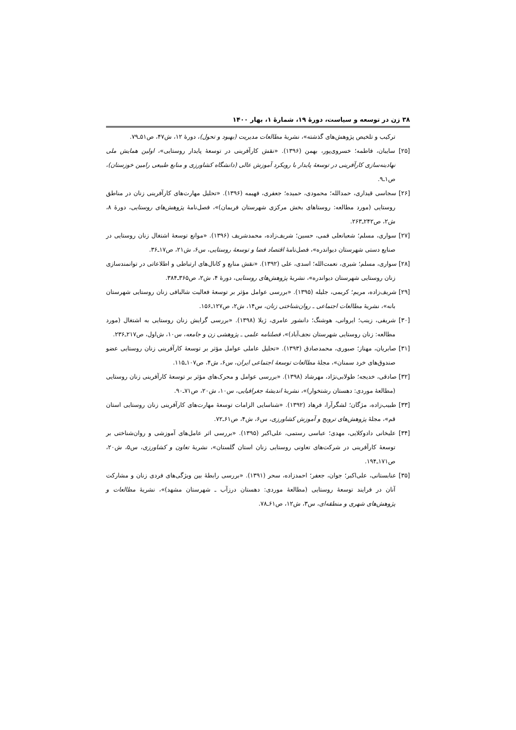۳۸ زن در توسعه و سیاست، دورهٔ ۱۹، شمارهٔ ۱، بهار ۱۴۰۰
ترکیب و تلخیص پژوهش‌های گذشته»، نشریهٔ مطالعات مدیریت (بهبود و تحول)، دورهٔ ۱۲، ش۴۷، ص۵۱ـ۷۹.
[۲۵] سایبان، فاطمه؛ خسروی‌پور، بهمن (۱۳۹۶). «نقش کارآفرینی در توسعهٔ پایدار روستایی»، اولین همایش ملی نهادینه‌سازی کارآفرینی در توسعهٔ پایدار با رویکرد آموزش عالی (دانشگاه کشاورزی و منابع طبیعی رامین خوزستان)، ص۱ـ۹.
[۲۶] سجاسی قیداری، حمدالله؛ محمودی، حمیده؛ جعفری، فهیمه (۱۳۹۶). «تحلیل مهارت‌های کارآفرینی زنان در مناطق روستایی (مورد مطالعه: روستاهای بخش مرکزی شهرستان فریمان)»، فصل‌نامهٔ پژوهش‌های روستایی، دورهٔ ۸، ش۲، ص۲۴۲ـ۲۶۳.
[۲۷] سواری، مسلم؛ شعبانعلی فمی، حسین؛ شریف‌زاده، محمدشریف (۱۳۹۶). «موانع توسعهٔ اشتغال زنان روستایی در صنایع دستی شهرستان دیواندره»، فصل‌نامهٔ اقتصاد فضا و توسعهٔ روستایی، س۶، ش۲۱، ص۱۷ـ۳۶.
[۲۸] سواری، مسلم؛ شیری، نعمت‌الله؛ اسدی، علی (۱۳۹۲). «نقش منابع و کانال‌های ارتباطی و اطلاعاتی در توانمندسازی زنان روستایی شهرستان دیواندره»، نشریهٔ پژوهش‌های روستایی، دورهٔ ۴، ش۲، ص۳۶۵ـ۳۸۴.
[۲۹] شریف‌زاده، مریم؛ کریمی، جلیله (۱۳۹۵). «بررسی عوامل مؤثر بر توسعهٔ فعالیت شالبافی زنان روستایی شهرستان بانه»، نشریهٔ مطالعات اجتماعی ـ روان‌شناختی زنان، س۱۴، ش۲، ص۱۲۷ـ۱۵۶.
[۳۰] شریفی، زینب؛ ایروانی، هوشنگ؛ دانشور عامری، ژیلا (۱۳۹۸). «بررسی گرایش زنان روستایی به اشتغال (مورد مطالعه: زنان روستایی شهرستان نجف‌آباد)»، فصلنامه علمی ـ پژوهشی زن و جامعه، س۱۰، ش‌اول، ص۲۱۷ـ۲۳۶.
[۳۱] صابریان، مهناز؛ صبوری، محمدصادق (۱۳۹۳). «تحلیل عاملی عوامل مؤثر بر توسعهٔ کارآفرینی زنان روستایی عضو صندوق‌های خرد سمنان»، مجلهٔ مطالعات توسعهٔ اجتماعی ایران، س۶، ش۴، ص۱۰۷ـ۱۱۵.
[۳۲] صادقی، خدیجه؛ طولابی‌نژاد، مهرشاد (۱۳۹۸). «بررسی عوامل و محرک‌های مؤثر بر توسعهٔ کارآفرینی زنان روستایی (مطالعهٔ موردی: دهستان رشتخوار)»، نشریهٔ اندیشهٔ جغرافیایی، س۱۰، ش۲۰، ص۷۱ـ۹۰.
[۳۳] طبیب‌زاده، مژگان؛ لشگرآرا، فرهاد (۱۳۹۲). «شناسایی الزامات توسعهٔ مهارت‌های کارآفرینی زنان روستایی استان قم»، مجلهٔ پژوهش‌های ترویج و آموزش کشاورزی، س۶، ش۴، ص۶۱ـ۷۲.
[۳۴] علیخانی دادوکلایی، مهدی؛ عباسی رستمی، علی‌اکبر (۱۳۹۵). «بررسی اثر عامل‌های آموزشی و روان‌شناختی بر توسعهٔ کارآفرینی در شرکت‌های تعاونی روستایی زنان استان گلستان»، نشریهٔ تعاون و کشاورزی، س۵، ش۲۰، ص۱۷۱ـ۱۹۴.
[۳۵] عنابستانی، علی‌اکبر؛ جوان، جعفر؛ احمدزاده، سحر (۱۳۹۱). «بررسی رابطهٔ بین ویژگی‌های فردی زنان و مشارکت آنان در فرایند توسعهٔ روستایی (مطالعهٔ موردی: دهستان درزآب ـ شهرستان مشهد)»، نشریهٔ مطالعات و پژوهش‌های شهری و منطقه‌ای، س۳، ش۱۲، ص۶۱ـ۷۸.